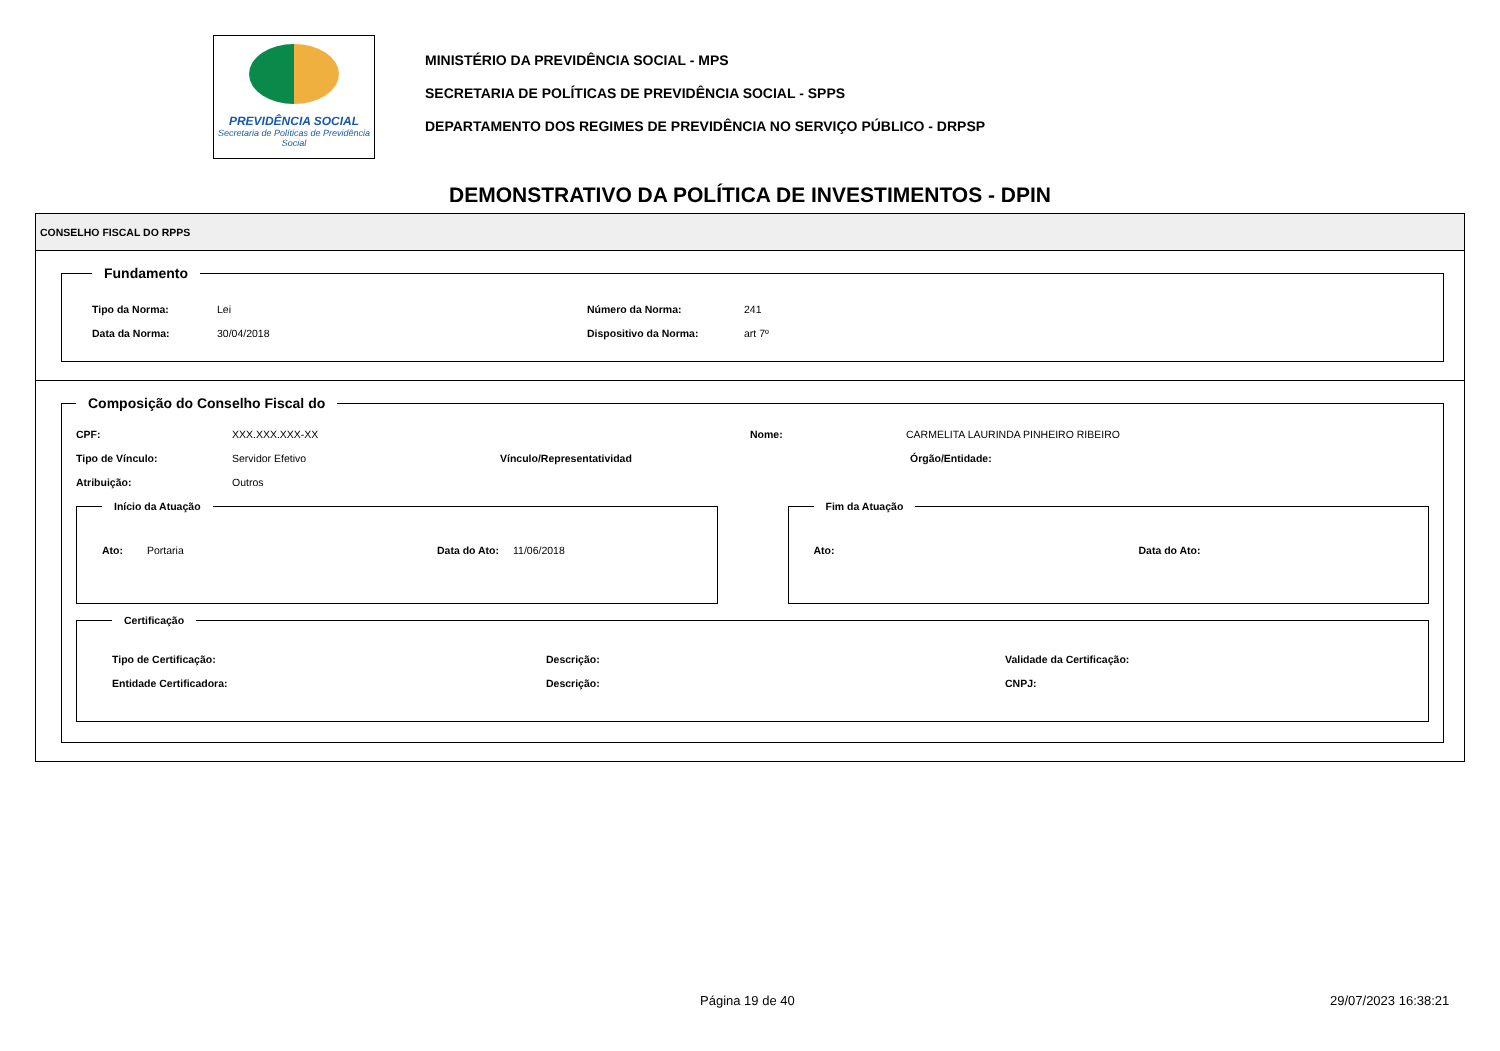PREVIDÊNCIA SOCIAL
Secretaria de Políticas de Previdência Social
MINISTÉRIO DA PREVIDÊNCIA SOCIAL - MPS
SECRETARIA DE POLÍTICAS DE PREVIDÊNCIA SOCIAL - SPPS
DEPARTAMENTO DOS REGIMES DE PREVIDÊNCIA NO SERVIÇO PÚBLICO - DRPSP
DEMONSTRATIVO DA POLÍTICA DE INVESTIMENTOS - DPIN
CONSELHO FISCAL DO RPPS
Fundamento
Tipo da Norma: Lei Número da Norma: 241
Data da Norma: 30/04/2018 Dispositivo da Norma: art 7º
Composição do Conselho Fiscal do
CPF: XXX.XXX.XXX-XX Nome: CARMELITA LAURINDA PINHEIRO RIBEIRO
Tipo de Vínculo: Servidor Efetivo Vínculo/Representatividad Órgão/Entidade:
Atribuição: Outros
Início da Atuação
Ato: Portaria Data do Ato: 11/06/2018
Fim da Atuação
Ato: Data do Ato:
Certificação
Tipo de Certificação: Descrição: Validade da Certificação:
Entidade Certificadora: Descrição: CNPJ:
Página 19 de 40 29/07/2023 16:38:21